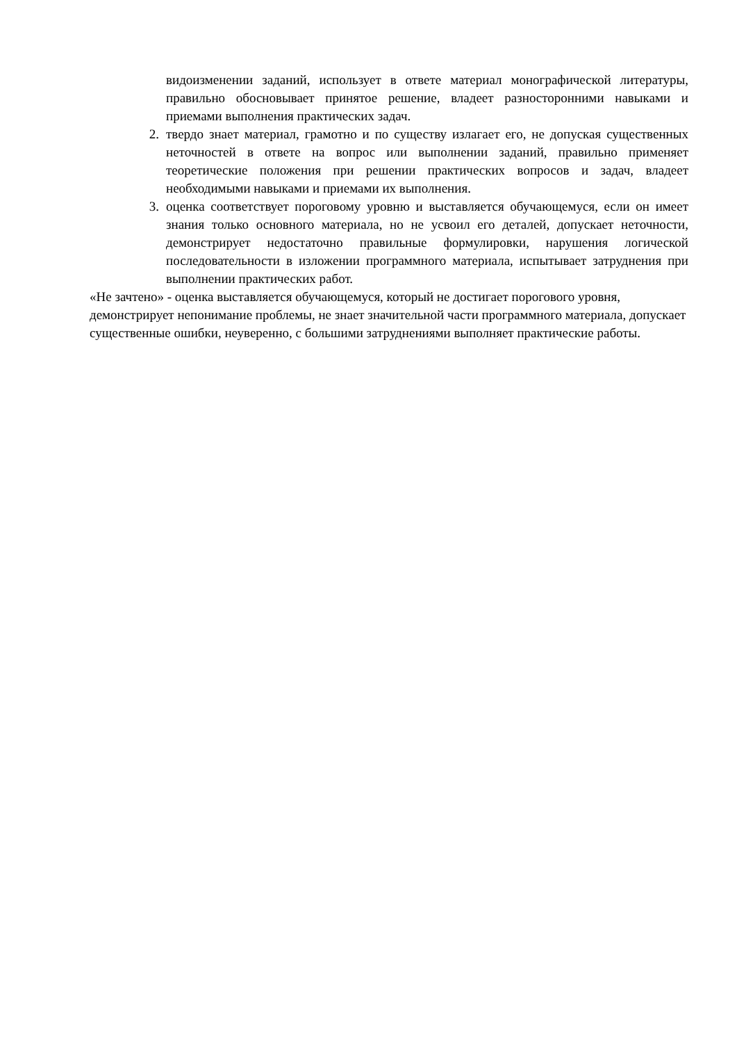видоизменении заданий, использует в ответе материал монографической литературы, правильно обосновывает принятое решение, владеет разносторонними навыками и приемами выполнения практических задач.
2. твердо знает материал, грамотно и по существу излагает его, не допуская существенных неточностей в ответе на вопрос или выполнении заданий, правильно применяет теоретические положения при решении практических вопросов и задач, владеет необходимыми навыками и приемами их выполнения.
3. оценка соответствует пороговому уровню и выставляется обучающемуся, если он имеет знания только основного материала, но не усвоил его деталей, допускает неточности, демонстрирует недостаточно правильные формулировки, нарушения логической последовательности в изложении программного материала, испытывает затруднения при выполнении практических работ.
«Не зачтено» - оценка выставляется обучающемуся, который не достигает порогового уровня, демонстрирует непонимание проблемы, не знает значительной части программного материала, допускает существенные ошибки, неуверенно, с большими затруднениями выполняет практические работы.